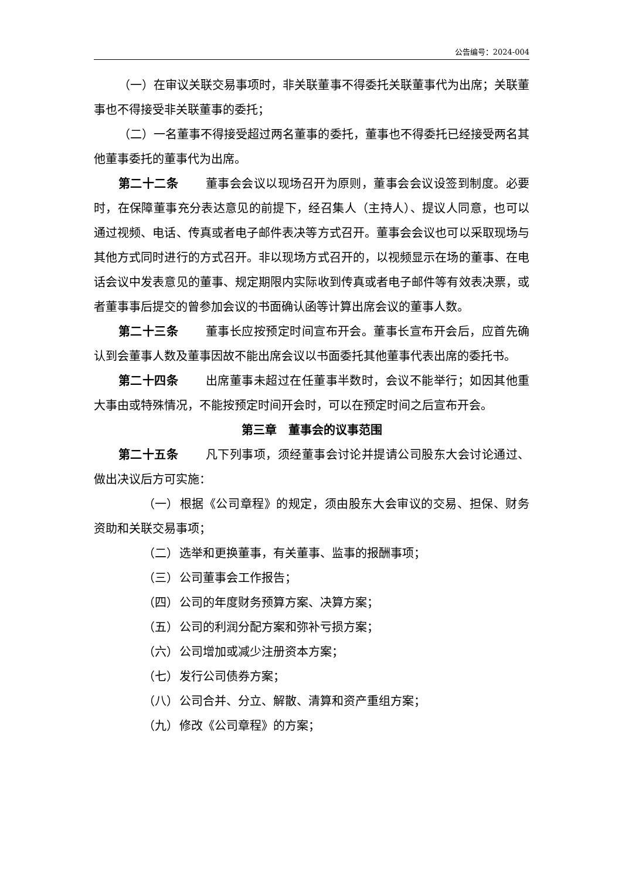公告编号：2024-004
（一）在审议关联交易事项时，非关联董事不得委托关联董事代为出席；关联董事也不得接受非关联董事的委托；
（二）一名董事不得接受超过两名董事的委托，董事也不得委托已经接受两名其他董事委托的董事代为出席。
第二十二条 董事会会议以现场召开为原则，董事会会议设签到制度。必要时，在保障董事充分表达意见的前提下，经召集人（主持人）、提议人同意，也可以通过视频、电话、传真或者电子邮件表决等方式召开。董事会会议也可以采取现场与其他方式同时进行的方式召开。非以现场方式召开的，以视频显示在场的董事、在电话会议中发表意见的董事、规定期限内实际收到传真或者电子邮件等有效表决票，或者董事事后提交的曾参加会议的书面确认函等计算出席会议的董事人数。
第二十三条 董事长应按预定时间宣布开会。董事长宣布开会后，应首先确认到会董事人数及董事因故不能出席会议以书面委托其他董事代表出席的委托书。
第二十四条 出席董事未超过在任董事半数时，会议不能举行；如因其他重大事由或特殊情况，不能按预定时间开会时，可以在预定时间之后宣布开会。
第三章　董事会的议事范围
第二十五条 凡下列事项，须经董事会讨论并提请公司股东大会讨论通过、做出决议后方可实施：
（一） 根据《公司章程》的规定，须由股东大会审议的交易、担保、财务资助和关联交易事项；
（二） 选举和更换董事，有关董事、监事的报酬事项；
（三） 公司董事会工作报告；
（四） 公司的年度财务预算方案、决算方案；
（五） 公司的利润分配方案和弥补亏损方案；
（六） 公司增加或减少注册资本方案；
（七） 发行公司债券方案；
（八） 公司合并、分立、解散、清算和资产重组方案；
（九） 修改《公司章程》的方案；